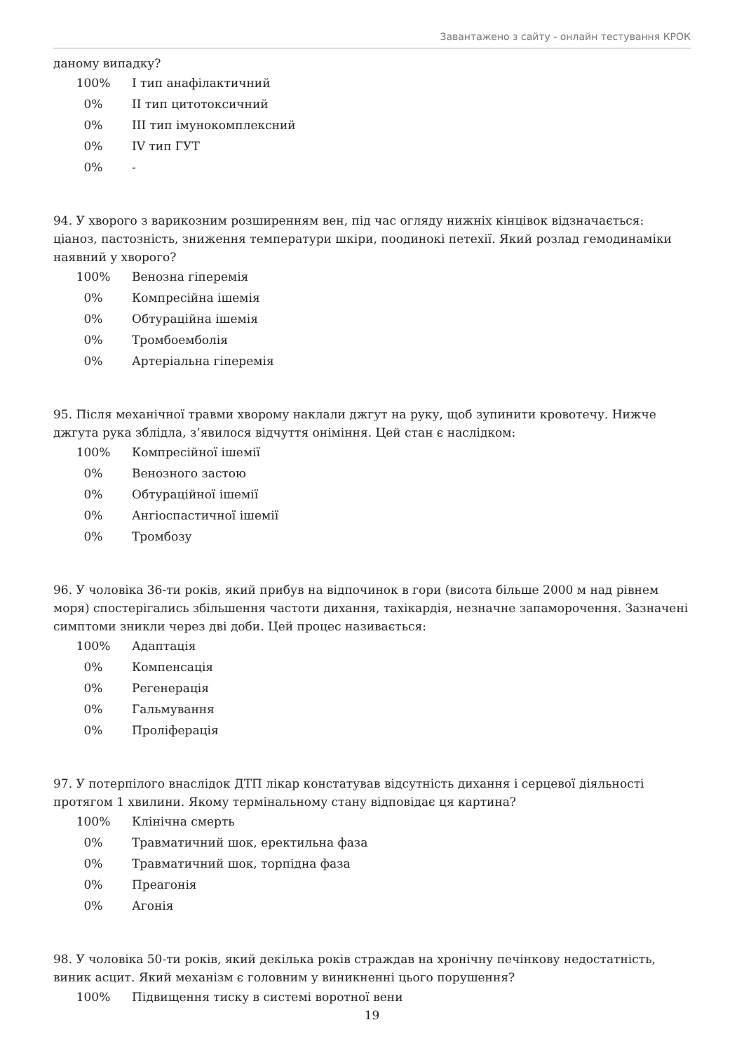Завантажено з сайту - онлайн тестування КРОК
даному випадку?
| 100% | I тип анафілактичний |
| 0% | II тип цитотоксичний |
| 0% | III тип імунокомплексний |
| 0% | IV тип ГУТ |
| 0% | - |
94. У хворого з варикозним розширенням вен, під час огляду нижніх кінцівок відзначається: ціаноз, пастозність, зниження температури шкіри, поодинокі петехії. Який розлад гемодинаміки наявний у хворого?
| 100% | Венозна гіперемія |
| 0% | Компресійна ішемія |
| 0% | Обтураційна ішемія |
| 0% | Тромбоемболія |
| 0% | Артеріальна гіперемія |
95. Після механічної травми хворому наклали джгут на руку, щоб зупинити кровотечу. Нижче джгута рука зблідла, з’явилося відчуття оніміння. Цей стан є наслідком:
| 100% | Компресійної ішемії |
| 0% | Венозного застою |
| 0% | Обтураційної ішемії |
| 0% | Ангіоспастичної ішемії |
| 0% | Тромбозу |
96. У чоловіка 36-ти років, який прибув на відпочинок в гори (висота більше 2000 м над рівнем моря) спостерігались збільшення частоти дихання, тахікардія, незначне запаморочення. Зазначені симптоми зникли через дві доби. Цей процес називається:
| 100% | Адаптація |
| 0% | Компенсація |
| 0% | Регенерація |
| 0% | Гальмування |
| 0% | Проліферація |
97. У потерпілого внаслідок ДТП лікар констатував відсутність дихання і серцевої діяльності протягом 1 хвилини. Якому термінальному стану відповідає ця картина?
| 100% | Клінічна смерть |
| 0% | Травматичний шок, еректильна фаза |
| 0% | Травматичний шок, торпідна фаза |
| 0% | Преагонія |
| 0% | Агонія |
98. У чоловіка 50-ти років, який декілька років страждав на хронічну печінкову недостатність, виник асцит. Який механізм є головним у виникненні цього порушення?
| 100% | Підвищення тиску в системі воротної вени |
19